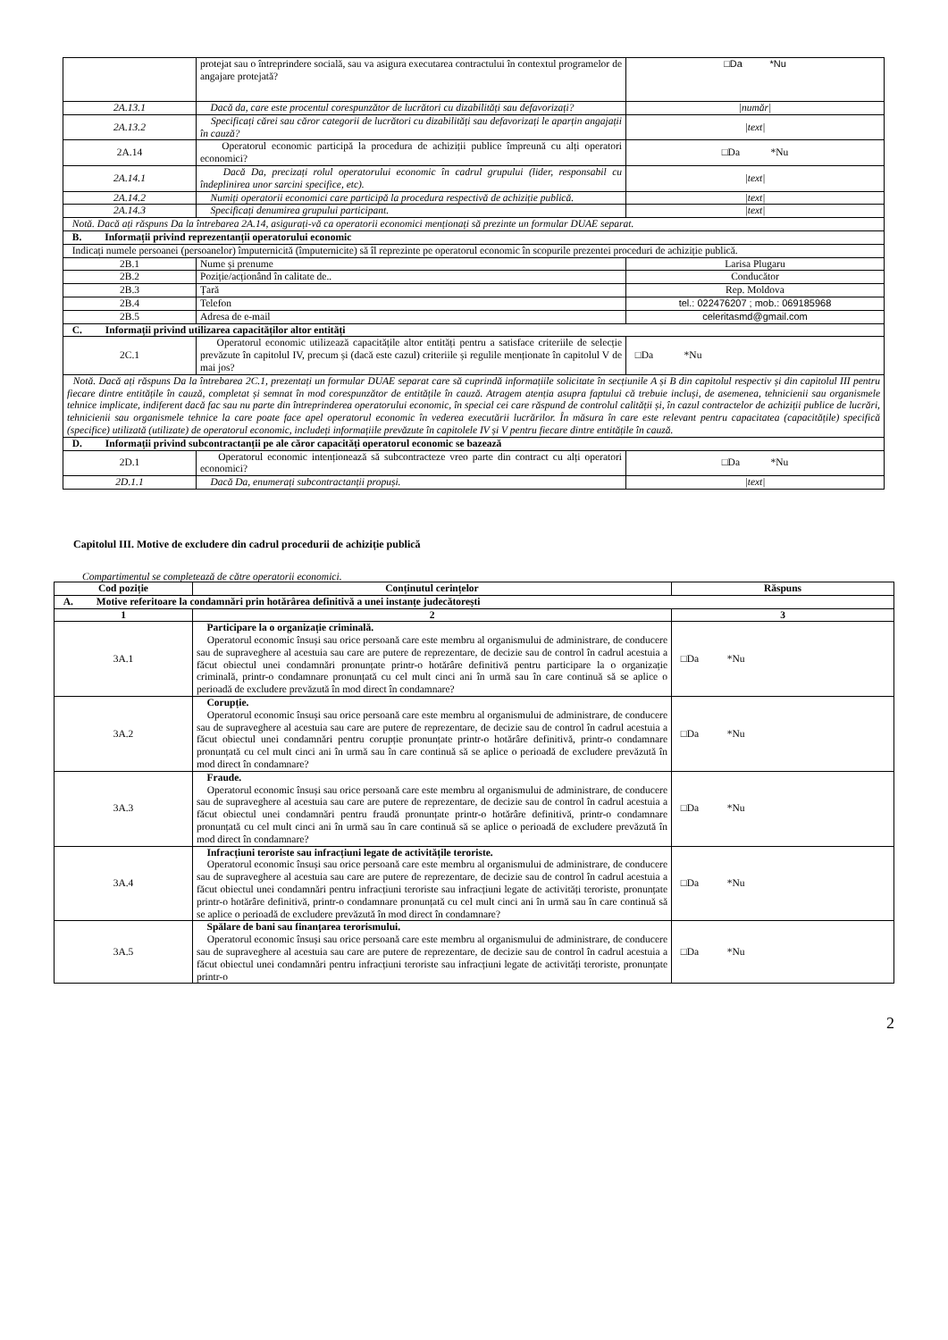| | protejat sau o întreprindere socială, sau va asigura executarea contractului în contextul programelor de angajare protejată? | □Da *Nu |
| 2A.13.1 | Dacă da, care este procentul corespunzător de lucrători cu dizabilități sau defavorizați? | /număr/ |
| 2A.13.2 | Specificați cărei sau căror categorii de lucrători cu dizabilități sau defavorizați le aparțin angajații în cauză? | /text/ |
| 2A.14 | Operatorul economic participă la procedura de achiziții publice împreună cu alți operatori economici? | □Da *Nu |
| 2A.14.1 | Dacă Da, precizați rolul operatorului economic în cadrul grupului (lider, responsabil cu îndeplinirea unor sarcini specifice, etc). | /text/ |
| 2A.14.2 | Numiți operatorii economici care participă la procedura respectivă de achiziție publică. | /text/ |
| 2A.14.3 | Specificați denumirea grupului participant. | /text/ |
| Notă. Dacă ați răspuns Da la întrebarea 2A.14, asigurați-vă ca operatorii economici menționați să prezinte un formular DUAE separat. | | |
| B. Informații privind reprezentanții operatorului economic | | |
| Indicați numele persoanei (persoanelor) împuternicită (împuternicite) să îl reprezinte pe operatorul economic în scopurile prezentei proceduri de achiziție publică. | | |
| 2B.1 | Nume și prenume | Larisa Plugaru |
| 2B.2 | Poziție/acționând în calitate de.. | Conducător |
| 2B.3 | Țară | Rep. Moldova |
| 2B.4 | Telefon | tel.: 022476207 ; mob.: 069185968 |
| 2B.5 | Adresa de e-mail | celeritasmd@gmail.com |
| C. Informații privind utilizarea capacităților altor entități | | |
| 2C.1 | Operatorul economic utilizează capacitățile altor entități pentru a satisface criteriile de selecție prevăzute în capitolul IV, precum și (dacă este cazul) criteriile și regulile menționate în capitolul V de mai jos? | □Da *Nu |
| Notă. Dacă ați răspuns Da la întrebarea 2C.1, prezentați un formular DUAE separat care să cuprindă informațiile solicitate în secțiunile A și B din capitolul respectiv și din capitolul III pentru fiecare dintre entitățile în cauză, completat și semnat în mod corespunzător de entitățile în cauză. Atragem atenția asupra faptului că trebuie incluși, de asemenea, tehnicienii sau organismele tehnice implicate, indiferent dacă fac sau nu parte din întreprinderea operatorului economic, în special cei care răspund de controlul calității și, în cazul contractelor de achiziții publice de lucrări, tehnicienii sau organismele tehnice la care poate face apel operatorul economic în vederea executării lucrărilor. În măsura în care este relevant pentru capacitatea (capacitățile) specifică (specifice) utilizată (utilizate) de operatorul economic, includeți informațiile prevăzute în capitolele IV și V pentru fiecare dintre entitățile în cauză. | | |
| D. Informații privind subcontractanții pe ale căror capacități operatorul economic se bazează | | |
| 2D.1 | Operatorul economic intenționează să subcontracteze vreo parte din contract cu alți operatori economici? | □Da *Nu |
| 2D.1.1 | Dacă Da, enumerați subcontractanții propuși. | /text/ |
Capitolul III. Motive de excludere din cadrul procedurii de achiziție publică
Compartimentul se completează de către operatorii economici.
| Cod poziție | Conținutul cerințelor | Răspuns |
| --- | --- | --- |
| A. Motive referitoare la condamnări prin hotărârea definitivă a unei instanțe judecătorești | | |
| 1 | 2 | 3 |
| 3A.1 | Participare la o organizație criminală. Operatorul economic însuși sau orice persoană care este membru al organismului de administrare, de conducere sau de supraveghere al acestuia sau care are putere de reprezentare, de decizie sau de control în cadrul acestuia a făcut obiectul unei condamnări pronunțate printr-o hotărâre definitivă pentru participare la o organizație criminală, printr-o condamnare pronunțată cu cel mult cinci ani în urmă sau în care continuă să se aplice o perioadă de excludere prevăzută în mod direct în condamnare? | □Da *Nu |
| 3A.2 | Corupție. Operatorul economic însuși sau orice persoană care este membru al organismului de administrare, de conducere sau de supraveghere al acestuia sau care are putere de reprezentare, de decizie sau de control în cadrul acestuia a făcut obiectul unei condamnări pentru corupție pronunțate printr-o hotărâre definitivă, printr-o condamnare pronunțată cu cel mult cinci ani în urmă sau în care continuă să se aplice o perioadă de excludere prevăzută în mod direct în condamnare? | □Da *Nu |
| 3A.3 | Fraude. Operatorul economic însuși sau orice persoană care este membru al organismului de administrare, de conducere sau de supraveghere al acestuia sau care are putere de reprezentare, de decizie sau de control în cadrul acestuia a făcut obiectul unei condamnări pentru fraudă pronunțate printr-o hotărâre definitivă, printr-o condamnare pronunțată cu cel mult cinci ani în urmă sau în care continuă să se aplice o perioadă de excludere prevăzută în mod direct în condamnare? | □Da *Nu |
| 3A.4 | Infracțiuni teroriste sau infracțiuni legate de activitățile teroriste. Operatorul economic însuși sau orice persoană care este membru al organismului de administrare, de conducere sau de supraveghere al acestuia sau care are putere de reprezentare, de decizie sau de control în cadrul acestuia a făcut obiectul unei condamnări pentru infracțiuni teroriste sau infracțiuni legate de activități teroriste, pronunțate printr-o hotărâre definitivă, printr-o condamnare pronunțată cu cel mult cinci ani în urmă sau în care continuă să se aplice o perioadă de excludere prevăzută în mod direct în condamnare? | □Da *Nu |
| 3A.5 | Spălare de bani sau finanțarea terorismului. Operatorul economic însuși sau orice persoană care este membru al organismului de administrare, de conducere sau de supraveghere al acestuia sau care are putere de reprezentare, de decizie sau de control în cadrul acestuia a făcut obiectul unei condamnări pentru infracțiuni teroriste sau infracțiuni legate de activități teroriste, pronunțate printr-o | □Da *Nu |
2